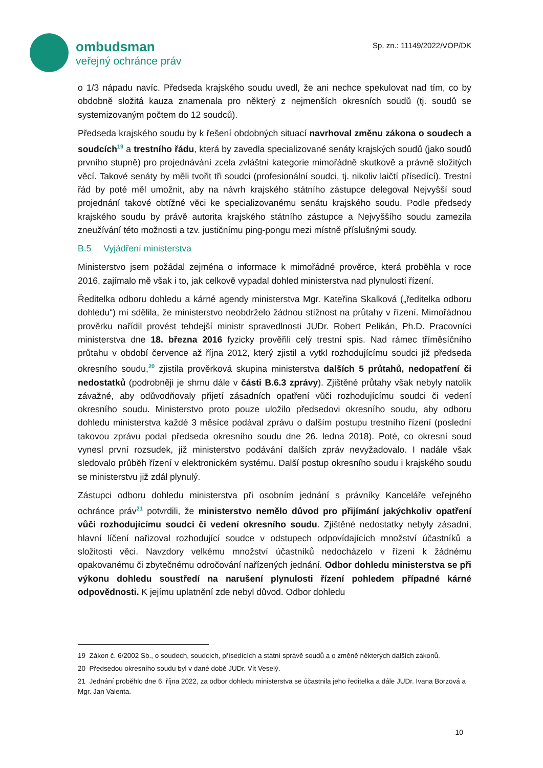ombudsman
veřejný ochránce práv
Sp. zn.: 11149/2022/VOP/DK
o 1/3 nápadu navíc. Předseda krajského soudu uvedl, že ani nechce spekulovat nad tím, co by obdobně složitá kauza znamenala pro některý z nejmenších okresních soudů (tj. soudů se systemizovaným počtem do 12 soudců).
Předseda krajského soudu by k řešení obdobných situací navrhoval změnu zákona o soudech a soudcích<sup>19</sup> a trestního řádu, která by zavedla specializované senáty krajských soudů (jako soudů prvního stupně) pro projednávání zcela zvláštní kategorie mimořádně skutkově a právně složitých věcí. Takové senáty by měli tvořit tři soudci (profesionální soudci, tj. nikoliv laičtí přísedící). Trestní řád by poté měl umožnit, aby na návrh krajského státního zástupce delegoval Nejvyšší soud projednání takové obtížné věci ke specializovanému senátu krajského soudu. Podle předsedy krajského soudu by právě autorita krajského státního zástupce a Nejvyššího soudu zamezila zneužívání této možnosti a tzv. justičnímu ping-pongu mezi místně příslušnými soudy.
B.5 Vyjádření ministerstva
Ministerstvo jsem požádal zejména o informace k mimořádné prověrce, která proběhla v roce 2016, zajímalo mě však i to, jak celkově vypadal dohled ministerstva nad plynulostí řízení.
Ředitelka odboru dohledu a kárné agendy ministerstva Mgr. Kateřina Skalková („ředitelka odboru dohledu“) mi sdělila, že ministerstvo neobdrželo žádnou stížnost na průtahy v řízení. Mimořádnou prověrku nařídil provést tehdejší ministr spravedlnosti JUDr. Robert Pelikán, Ph.D. Pracovníci ministerstva dne 18. března 2016 fyzicky prověřili celý trestní spis. Nad rámec tříměsíčního průtahu v období července až října 2012, který zjistil a vytkl rozhodujícímu soudci již předseda okresního soudu,<sup>20</sup> zjistila prověrková skupina ministerstva dalších 5 průtahů, nedopatření či nedostatků (podrobněji je shrnu dále v části B.6.3 zprávy). Zjištěné průtahy však nebyly natolik závažné, aby odůvodňovaly přijetí zásadních opatření vůči rozhodujícímu soudci či vedení okresního soudu. Ministerstvo proto pouze uložilo předsedovi okresního soudu, aby odboru dohledu ministerstva každé 3 měsíce podával zprávu o dalším postupu trestního řízení (poslední takovou zprávu podal předseda okresního soudu dne 26. ledna 2018). Poté, co okresní soud vynesl první rozsudek, již ministerstvo podávání dalších zpráv nevyžadovalo. I nadále však sledovalo průběh řízení v elektronickém systému. Další postup okresního soudu i krajského soudu se ministerstvu již zdál plynulý.
Zástupci odboru dohledu ministerstva při osobním jednání s právníky Kanceláře veřejného ochránce práv<sup>21</sup> potvrdili, že ministerstvo nemělo důvod pro přijímání jakýchkoliv opatření vůči rozhodujícímu soudci či vedení okresního soudu. Zjištěné nedostatky nebyly zásadní, hlavní líčení nařizoval rozhodující soudce v odstupech odpovídajících množství účastníků a složitosti věci. Navzdory velkému množství účastníků nedocházelo v řízení k žádnému opakovanému či zbytečnému odročování nařízených jednání. Odbor dohledu ministerstva se při výkonu dohledu soustředí na narušení plynulosti řízení pohledem případné kárné odpovědnosti. K jejímu uplatnění zde nebyl důvod. Odbor dohledu
19 Zákon č. 6/2002 Sb., o soudech, soudcích, přísedících a státní správě soudů a o změně některých dalších zákonů.
20 Předsedou okresního soudu byl v dané době JUDr. Vít Veselý.
21 Jednání proběhlo dne 6. října 2022, za odbor dohledu ministerstva se účastnila jeho ředitelka a dále JUDr. Ivana Borzová a Mgr. Jan Valenta.
10